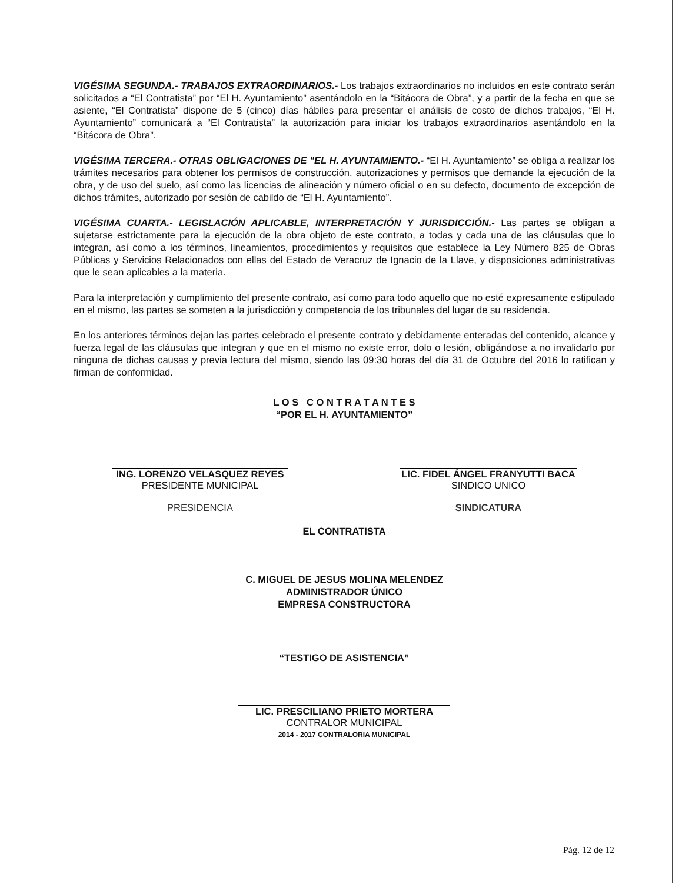VIGÉSIMA SEGUNDA.- TRABAJOS EXTRAORDINARIOS.- Los trabajos extraordinarios no incluidos en este contrato serán solicitados a “El Contratista” por “El H. Ayuntamiento” asentándolo en la “Bitácora de Obra”, y a partir de la fecha en que se asiente, “El Contratista” dispone de 5 (cinco) días hábiles para presentar el análisis de costo de dichos trabajos, “El H. Ayuntamiento” comunicará a “El Contratista” la autorización para iniciar los trabajos extraordinarios asentándolo en la “Bitácora de Obra”.
VIGÉSIMA TERCERA.- OTRAS OBLIGACIONES DE "EL H. AYUNTAMIENTO.- “El H. Ayuntamiento” se obliga a realizar los trámites necesarios para obtener los permisos de construcción, autorizaciones y permisos que demande la ejecución de la obra, y de uso del suelo, así como las licencias de alineación y número oficial o en su defecto, documento de excepción de dichos trámites, autorizado por sesión de cabildo de “El H. Ayuntamiento”.
VIGÉSIMA CUARTA.- LEGISLACIÓN APLICABLE, INTERPRETACIÓN Y JURISDICCIÓN.- Las partes se obligan a sujetarse estrictamente para la ejecución de la obra objeto de este contrato, a todas y cada una de las cláusulas que lo integran, así como a los términos, lineamientos, procedimientos y requisitos que establece la Ley Número 825 de Obras Públicas y Servicios Relacionados con ellas del Estado de Veracruz de Ignacio de la Llave, y disposiciones administrativas que le sean aplicables a la materia.
Para la interpretación y cumplimiento del presente contrato, así como para todo aquello que no esté expresamente estipulado en el mismo, las partes se someten a la jurisdicción y competencia de los tribunales del lugar de su residencia.
En los anteriores términos dejan las partes celebrado el presente contrato y debidamente enteradas del contenido, alcance y fuerza legal de las cláusulas que integran y que en el mismo no existe error, dolo o lesión, obligándose a no invalidarlo por ninguna de dichas causas y previa lectura del mismo, siendo las 09:30 horas del día 31 de Octubre del 2016 lo ratifican y firman de conformidad.
L O S C O N T R A T A N T E S
“POR EL H. AYUNTAMIENTO”
ING. LORENZO VELASQUEZ REYES
PRESIDENTE MUNICIPAL
PRESIDENCIA
LIC. FIDEL ÁNGEL FRANYUTTI BACA
SINDICO UNICO
SINDICATURA
EL CONTRATISTA
C. MIGUEL DE JESUS MOLINA MELENDEZ
ADMINISTRADOR ÚNICO
EMPRESA CONSTRUCTORA
“TESTIGO DE ASISTENCIA”
LIC. PRESCILIANO PRIETO MORTERA
CONTRALOR MUNICIPAL
2014 - 2017 CONTRALORIA MUNICIPAL
Pág. 12 de 12